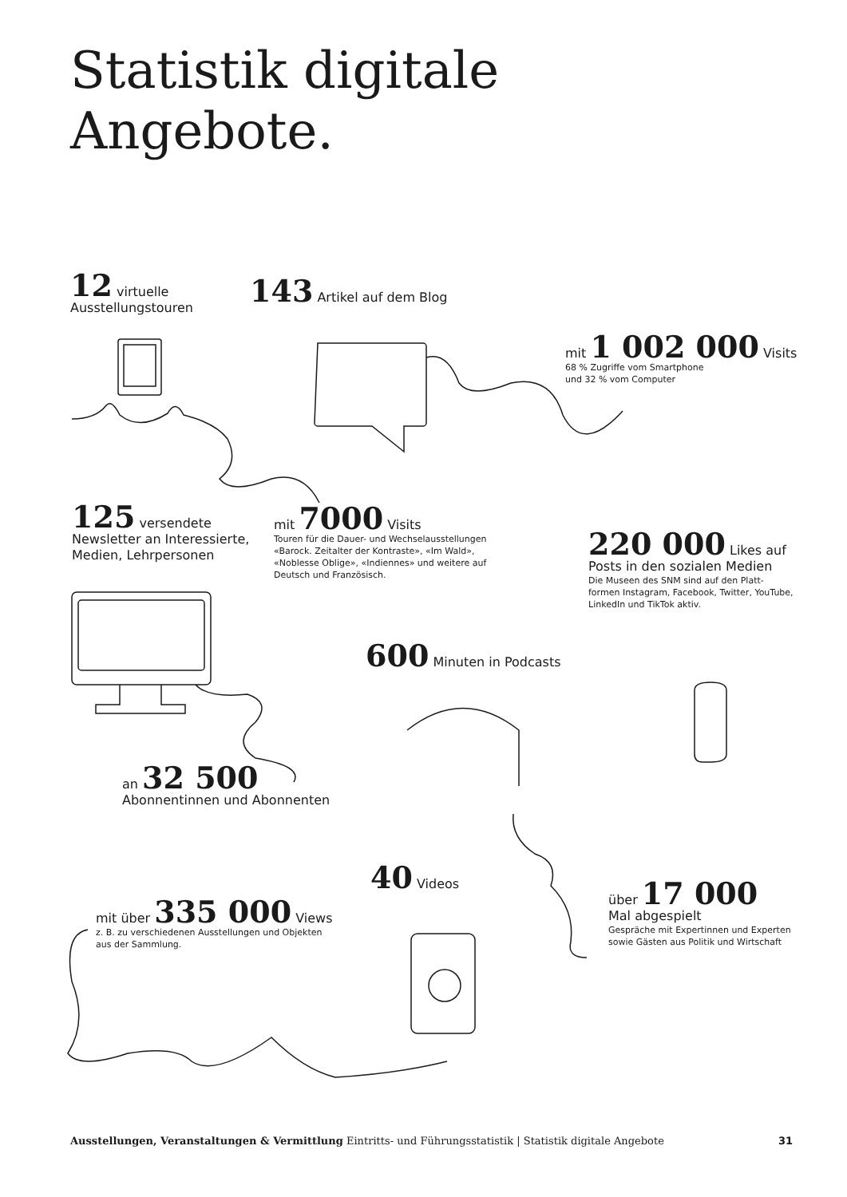Statistik digitale
Angebote.
12 virtuelle
Ausstellungstouren
143 Artikel auf dem Blog
mit 1 002 000 Visits
68 % Zugriffe vom Smartphone
und 32 % vom Computer
125 versendete
Newsletter an Interessierte,
Medien, Lehrpersonen
mit 7000 Visits
Touren für die Dauer- und Wechselausstellungen
«Barock. Zeitalter der Kontraste», «Im Wald»,
«Noblesse Oblige», «Indiennes» und weitere auf
Deutsch und Französisch.
220 000 Likes auf
Posts in den sozialen Medien
Die Museen des SNM sind auf den Platt-
formen Instagram, Facebook, Twitter, YouTube,
LinkedIn und TikTok aktiv.
600 Minuten in Podcasts
an 32 500
Abonnentinnen und Abonnenten
40 Videos
über 17 000
Mal abgespielt
Gespräche mit Expertinnen und Experten
sowie Gästen aus Politik und Wirtschaft
mit über 335 000 Views
z. B. zu verschiedenen Ausstellungen und Objekten
aus der Sammlung.
Ausstellungen, Veranstaltungen & Vermittlung Eintritts- und Führungsstatistik | Statistik digitale Angebote 31